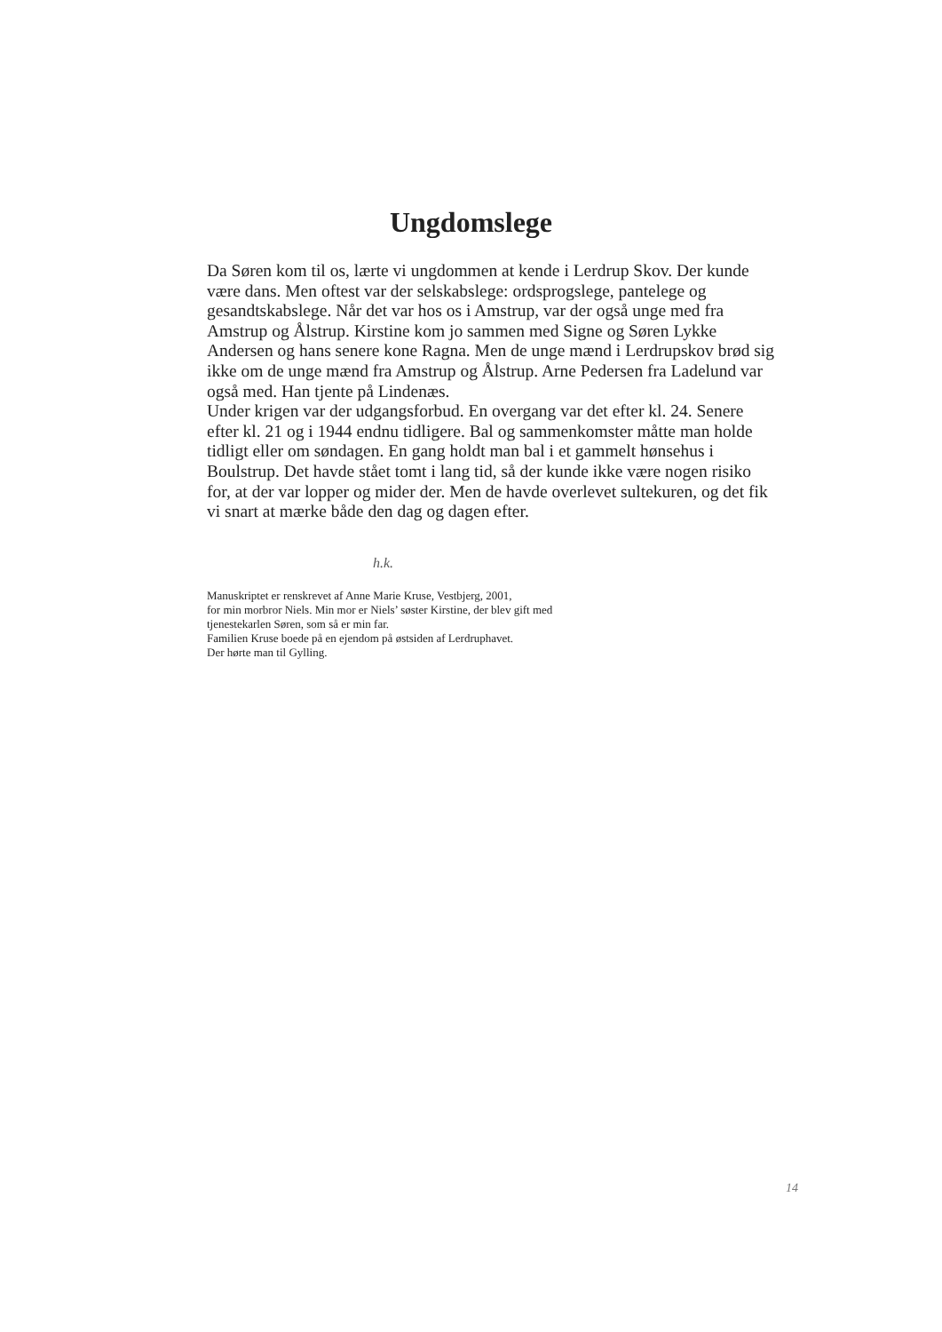Ungdomslege
Da Søren kom til os, lærte vi ungdommen at kende i Lerdrup Skov. Der kunde være dans. Men oftest var der selskabslege: ordsprogslege, pantelege og gesandtskabslege. Når det var hos os i Amstrup, var der også unge med fra Amstrup og Ålstrup. Kirstine kom jo sammen med Signe og Søren Lykke Andersen og hans senere kone Ragna. Men de unge mænd i Lerdrupskov brød sig ikke om de unge mænd fra Amstrup og Ålstrup. Arne Pedersen fra Ladelund var også med. Han tjente på Lindenæs.
Under krigen var der udgangsforbud. En overgang var det efter kl. 24. Senere efter kl. 21 og i 1944 endnu tidligere. Bal og sammenkomster måtte man holde tidligt eller om søndagen. En gang holdt man bal i et gammelt hønsehus i Boulstrup. Det havde stået tomt i lang tid, så der kunde ikke være nogen risiko for, at der var lopper og mider der. Men de havde overlevet sultekuren, og det fik vi snart at mærke både den dag og dagen efter.
h.k.
Manuskriptet er renskrevet af Anne Marie Kruse, Vestbjerg, 2001,
for min morbror Niels. Min mor er Niels’ søster Kirstine, der blev gift med
tjenestekarlen Søren, som så er min far.
Familien Kruse boede på en ejendom på østsiden af Lerdruphavet.
Der hørte man til Gylling.
14